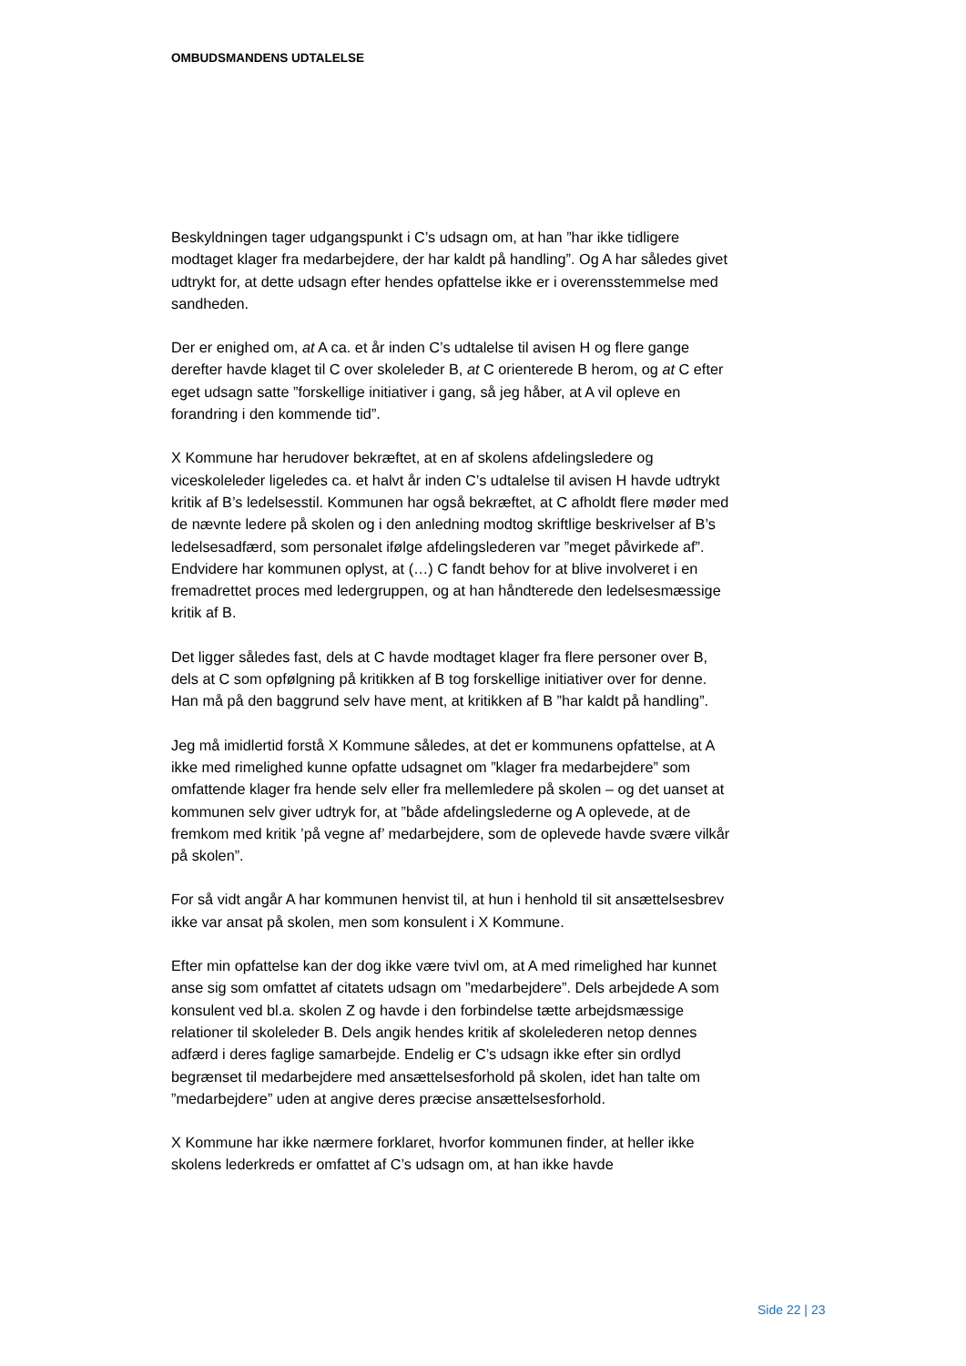OMBUDSMANDENS UDTALELSE
Beskyldningen tager udgangspunkt i C’s udsagn om, at han ”har ikke tidligere modtaget klager fra medarbejdere, der har kaldt på handling”. Og A har således givet udtrykt for, at dette udsagn efter hendes opfattelse ikke er i overensstemmelse med sandheden.
Der er enighed om, at A ca. et år inden C’s udtalelse til avisen H og flere gange derefter havde klaget til C over skoleleder B, at C orienterede B herom, og at C efter eget udsagn satte ”forskellige initiativer i gang, så jeg håber, at A vil opleve en forandring i den kommende tid”.
X Kommune har herudover bekræftet, at en af skolens afdelingsledere og viceskoleleder ligeledes ca. et halvt år inden C’s udtalelse til avisen H havde udtrykt kritik af B’s ledelsesstil. Kommunen har også bekræftet, at C afholdt flere møder med de nævnte ledere på skolen og i den anledning modtog skriftlige beskrivelser af B’s ledelsesadfærd, som personalet ifølge afdelingslederen var ”meget påvirkede af”. Endvidere har kommunen oplyst, at (…) C fandt behov for at blive involveret i en fremadrettet proces med ledergruppen, og at han håndterede den ledelsesmæssige kritik af B.
Det ligger således fast, dels at C havde modtaget klager fra flere personer over B, dels at C som opfølgning på kritikken af B tog forskellige initiativer over for denne. Han må på den baggrund selv have ment, at kritikken af B ”har kaldt på handling”.
Jeg må imidlertid forstå X Kommune således, at det er kommunens opfattelse, at A ikke med rimelighed kunne opfatte udsagnet om ”klager fra medarbejdere” som omfattende klager fra hende selv eller fra mellemledere på skolen – og det uanset at kommunen selv giver udtryk for, at ”både afdelingslederne og A oplevede, at de fremkom med kritik ’på vegne af’ medarbejdere, som de oplevede havde svære vilkår på skolen”.
For så vidt angår A har kommunen henvist til, at hun i henhold til sit ansættelsesbrev ikke var ansat på skolen, men som konsulent i X Kommune.
Efter min opfattelse kan der dog ikke være tvivl om, at A med rimelighed har kunnet anse sig som omfattet af citatets udsagn om ”medarbejdere”. Dels arbejdede A som konsulent ved bl.a. skolen Z og havde i den forbindelse tætte arbejdsmæssige relationer til skoleleder B. Dels angik hendes kritik af skolelederen netop dennes adfærd i deres faglige samarbejde. Endelig er C’s udsagn ikke efter sin ordlyd begrænset til medarbejdere med ansættelsesforhold på skolen, idet han talte om ”medarbejdere” uden at angive deres præcise ansættelsesforhold.
X Kommune har ikke nærmere forklaret, hvorfor kommunen finder, at heller ikke skolens lederkreds er omfattet af C’s udsagn om, at han ikke havde
Side 22 | 23